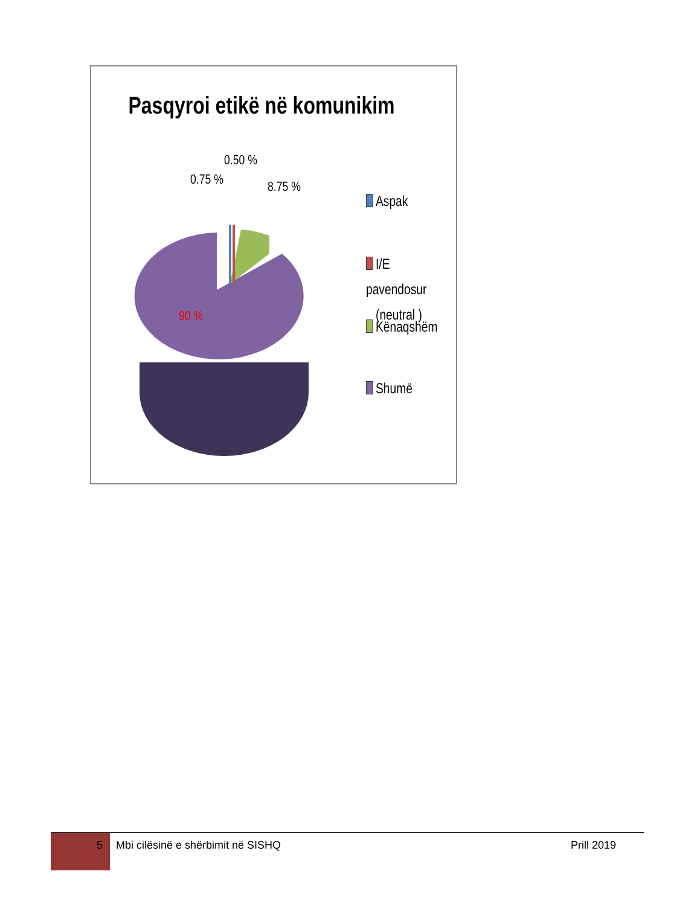Pasqyroi etikë në komunikim
0.75 %
0.50 %
8.75 %
90 %
Aspak
I/E pavendosur
(neutral )
Kënaqshëm
Shumë
5 Mbi cilësinë e shërbimit në SISHQ
Prill 2019